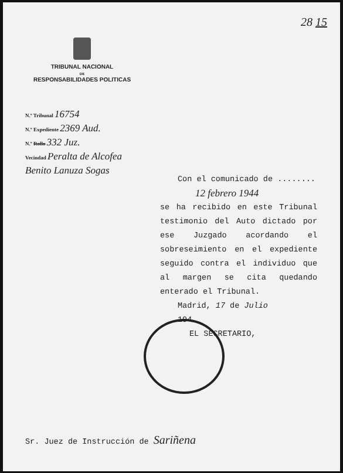28 15
TRIBUNAL NACIONAL
DE
RESPONSABILIDADES POLITICAS
N.º Tribunal 16754
N.º Expediente 2369 Aud.
N.º Rollo 332 Juz.
Vecindad Peralta de Alcofea
Benito Lanuza Sogas
Con el comunicado de ........
12 febrero 1944
se ha recibido en este Tribunal testimonio del Auto dictado por ese Juzgado acordando el sobreseimiento en el expediente seguido contra el individuo que al margen se cita quedando enterado el Tribunal.
Madrid, 17 de Julio
194
EL SECRETARIO,
Sr. Juez de Instrucción de Sariñena